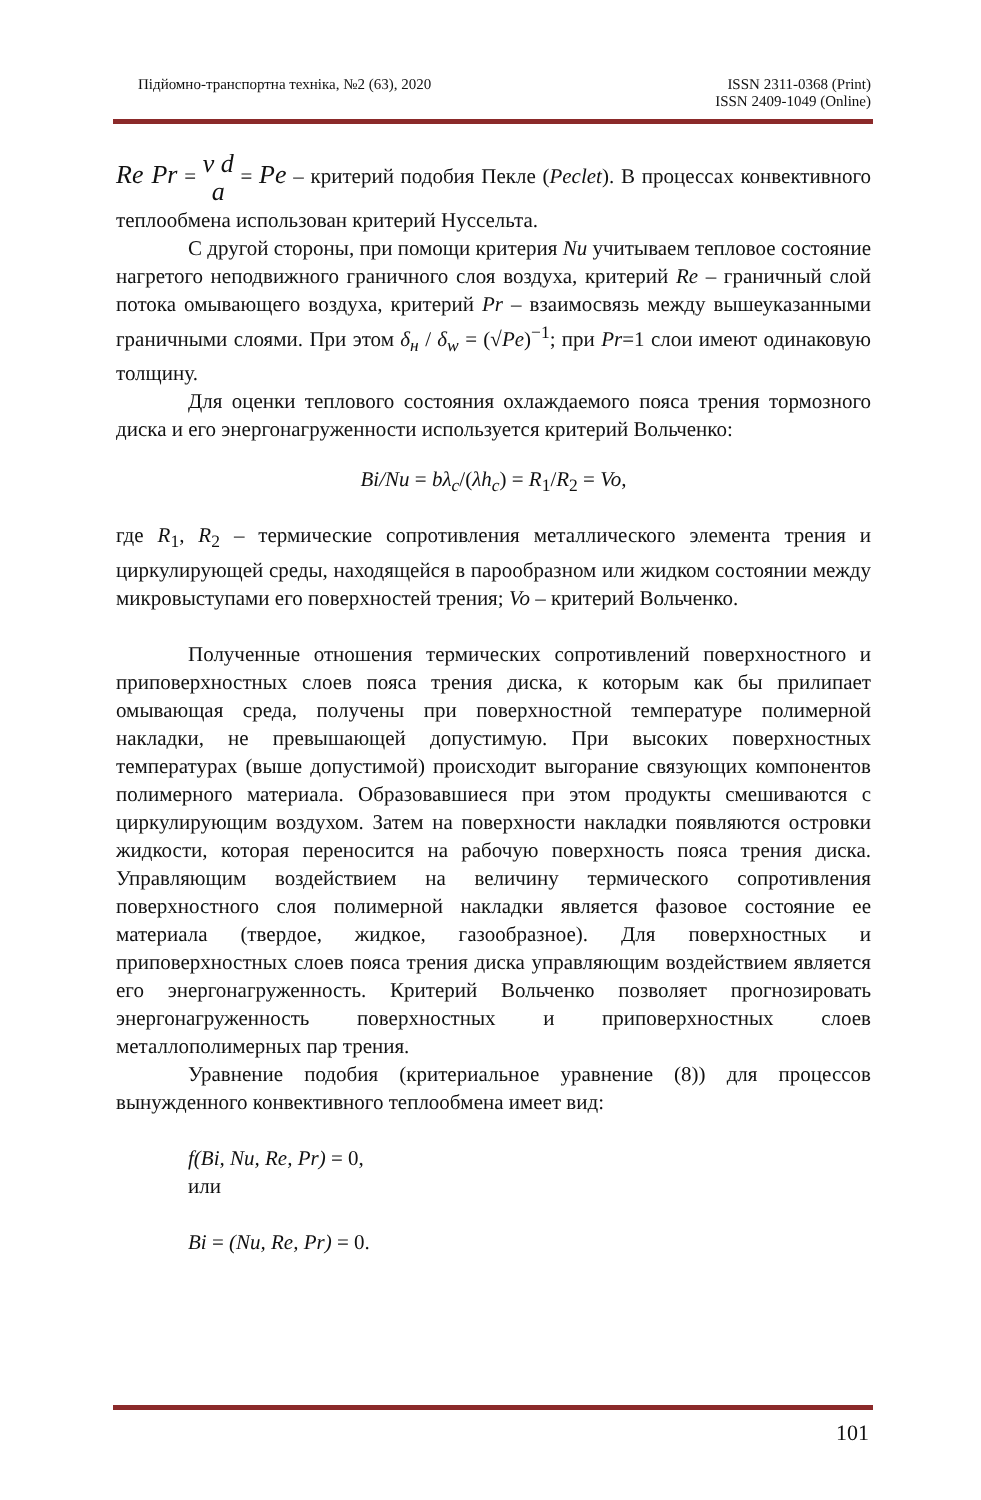Підйомно-транспортна техніка, №2 (63), 2020
ISSN 2311-0368 (Print)
ISSN 2409-1049 (Online)
Re Pr = ν d a = Pe – критерий подобия Пекле (Peclet). В процессах конвективного теплообмена использован критерий Нуссельта.
С другой стороны, при помощи критерия Nu учитываем тепловое состояние нагретого неподвижного граничного слоя воздуха, критерий Re – граничный слой потока омывающего воздуха, критерий Pr – взаимосвязь между вышеуказанными граничными слоями. При этом δ<sub>н</sub> / δ<sub>w</sub> = (√Pe)<sup>−1</sup>; при Pr=1 слои имеют одинаковую толщину.
Для оценки теплового состояния охлаждаемого пояса трения тормозного диска и его энергонагруженности используется критерий Вольченко:
Bi/Nu = bλ<sub>c</sub>/(λh<sub>c</sub>) = R<sub>1</sub>/R<sub>2</sub> = Vo,
где R<sub>1</sub>, R<sub>2</sub> – термические сопротивления металлического элемента трения и циркулирующей среды, находящейся в парообразном или жидком состоянии между микровыступами его поверхностей трения; Vo – критерий Вольченко.
Полученные отношения термических сопротивлений поверхностного и приповерхностных слоев пояса трения диска, к которым как бы прилипает омывающая среда, получены при поверхностной температуре полимерной накладки, не превышающей допустимую. При высоких поверхностных температурах (выше допустимой) происходит выгорание связующих компонентов полимерного материала. Образовавшиеся при этом продукты смешиваются с циркулирующим воздухом. Затем на поверхности накладки появляются островки жидкости, которая переносится на рабочую поверхность пояса трения диска. Управляющим воздействием на величину термического сопротивления поверхностного слоя полимерной накладки является фазовое состояние ее материала (твердое, жидкое, газообразное). Для поверхностных и приповерхностных слоев пояса трения диска управляющим воздействием является его энергонагруженность. Критерий Вольченко позволяет прогнозировать энергонагруженность поверхностных и приповерхностных слоев металлополимерных пар трения.
Уравнение подобия (критериальное уравнение (8)) для процессов вынужденного конвективного теплообмена имеет вид:
f(Bi, Nu, Re, Pr) = 0,
или
Bi = (Nu, Re, Pr) = 0.
101